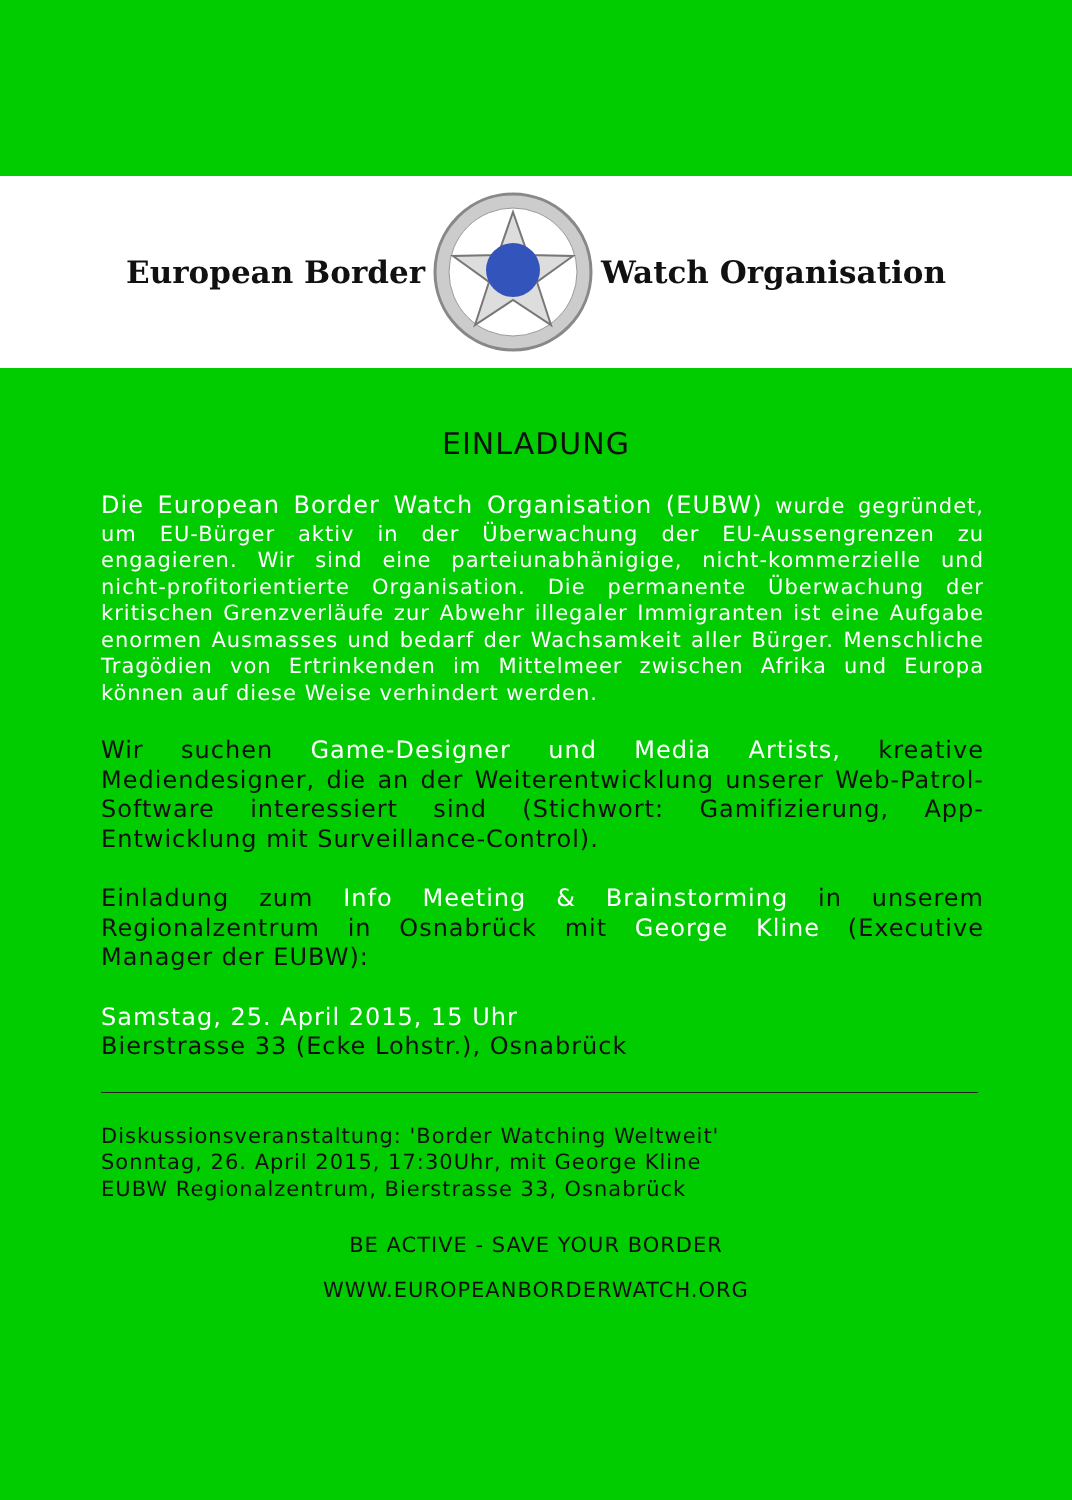European Border Watch Organisation
EINLADUNG
Die European Border Watch Organisation (EUBW) wurde gegründet, um EU-Bürger aktiv in der Über­wachung der EU-Aussengrenzen zu engagieren. Wir sind eine parteiunabhänigige, nicht-kommerzielle und nicht-profitorientierte Organisation. Die permanente Überwachung der kritischen Grenzverläufe zur Ab­wehr illegaler Immigranten ist eine Aufgabe enormen Ausmasses und bedarf der Wachsamkeit aller Bürger. Menschliche Tragödien von Ertrinkenden im Mittel­meer zwischen Afrika und Europa können auf diese Weise verhindert werden.
Wir suchen Game-Designer und Media Artists, kreative Mediendesigner, die an der Weiterent­wicklung unserer Web-Patrol-Software inter­essiert sind (Stichwort: Gamifizierung, App-Entwicklung mit Surveillance-Control).
Einladung zum Info Meeting & Brainstorming in unserem Regionalzentrum in Osnabrück mit George Kline (Executive Manager der EUBW):
Samstag, 25. April 2015, 15 Uhr
Bierstrasse 33 (Ecke Lohstr.), Osnabrück
Diskussionsveranstaltung: 'Border Watching Weltweit'
Sonntag, 26. April 2015, 17:30Uhr, mit George Kline
EUBW Regionalzentrum, Bierstrasse 33, Osnabrück
BE ACTIVE - SAVE YOUR BORDER
WWW.EUROPEANBORDERWATCH.ORG